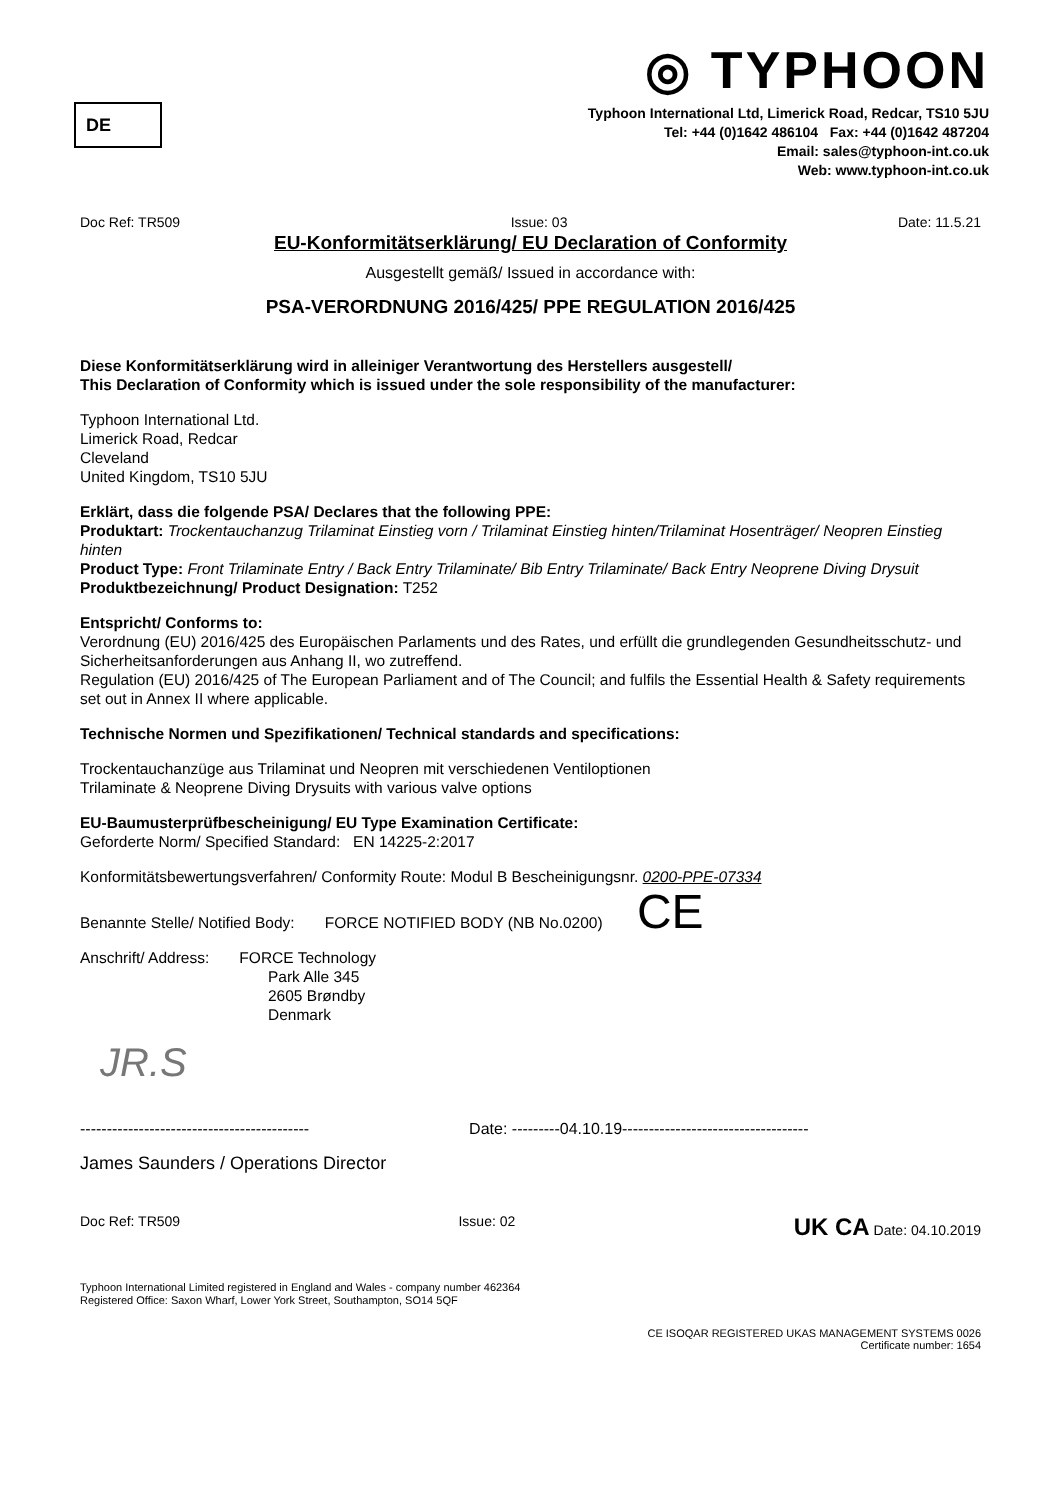DE
◎ TYPHOON
Typhoon International Ltd, Limerick Road, Redcar, TS10 5JU
Tel: +44 (0)1642 486104 Fax: +44 (0)1642 487204
Email: sales@typhoon-int.co.uk
Web: www.typhoon-int.co.uk
Doc Ref: TR509 Issue: 03 Date: 11.5.21
EU-Konformitätserklärung/ EU Declaration of Conformity
Ausgestellt gemäß/ Issued in accordance with:
PSA-VERORDNUNG 2016/425/ PPE REGULATION 2016/425
Diese Konformitätserklärung wird in alleiniger Verantwortung des Herstellers ausgestell/
This Declaration of Conformity which is issued under the sole responsibility of the manufacturer:
Typhoon International Ltd.
Limerick Road, Redcar
Cleveland
United Kingdom, TS10 5JU
Erklärt, dass die folgende PSA/ Declares that the following PPE:
Produktart: Trockentauchanzug Trilaminat Einstieg vorn / Trilaminat Einstieg hinten/Trilaminat Hosenträger/ Neopren Einstieg hinten
Product Type: Front Trilaminate Entry / Back Entry Trilaminate/ Bib Entry Trilaminate/ Back Entry Neoprene Diving Drysuit
Produktbezeichnung/ Product Designation: T252
Entspricht/ Conforms to:
Verordnung (EU) 2016/425 des Europäischen Parlaments und des Rates, und erfüllt die grundlegenden Gesundheitsschutz- und Sicherheitsanforderungen aus Anhang II, wo zutreffend.
Regulation (EU) 2016/425 of The European Parliament and of The Council; and fulfils the Essential Health & Safety requirements set out in Annex II where applicable.
Technische Normen und Spezifikationen/ Technical standards and specifications:
Trockentauchanzüge aus Trilaminat und Neopren mit verschiedenen Ventiloptionen
Trilaminate & Neoprene Diving Drysuits with various valve options
EU-Baumusterprüfbescheinigung/ EU Type Examination Certificate:
Geforderte Norm/ Specified Standard: EN 14225-2:2017
Konformitätsbewertungsverfahren/ Conformity Route: Modul B Bescheinigungsnr. 0200-PPE-07334
Benannte Stelle/ Notified Body: FORCE NOTIFIED BODY (NB No.0200) CE
Anschrift/ Address: FORCE Technology
Park Alle 345
2605 Brøndby
Denmark
JR.S
------------------------------------------- Date: ---------04.10.19-----------------------------------
James Saunders / Operations Director
Doc Ref: TR509 Issue: 02 UK CA Date: 04.10.2019
Typhoon International Limited registered in England and Wales - company number 462364
Registered Office: Saxon Wharf, Lower York Street, Southampton, SO14 5QF
CE ISOQAR REGISTERED UKAS MANAGEMENT SYSTEMS 0026
Certificate number: 1654